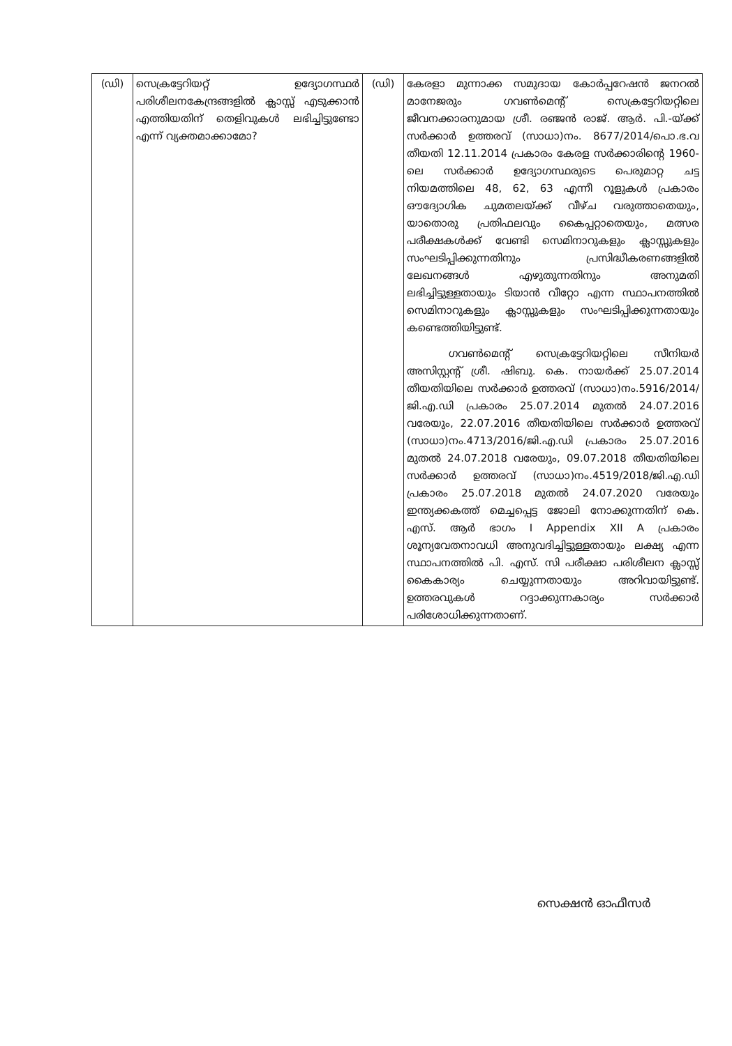| (ഡി) | സെക്രട്ടേറിയറ്റ് ഉദ്യോഗസ്ഥർ പരിശീലനകേന്ദ്രങ്ങളിൽ ക്ലാസ്സ് എടുക്കാൻ എത്തിയതിന് തെളിവുകൾ ലഭിച്ചിട്ടുണ്ടോ എന്ന് വ്യക്തമാക്കാമോ? | (ഡി) | കേരളാ മുന്നാക്ക സമുദായ കോർപ്പറേഷൻ ജനറൽ മാനേജരും ഗവൺമെന്റ് സെക്രട്ടേറിയറ്റിലെ ജീവനക്കാരനുമായ ശ്രീ. രഞ്ജൻ രാജ്. ആർ. പി.-യ്ക്ക് സർക്കാർ ഉത്തരവ് (സാധാ)നം. 8677/2014/പൊ.ഭ.വ തീയതി 12.11.2014 പ്രകാരം കേരള സർക്കാരിന്റെ 1960-ലെ സർക്കാർ ഉദ്യോഗസ്ഥരുടെ പെരുമാറ്റ ചട്ട നിയമത്തിലെ 48, 62, 63 എന്നീ റൂളുകൾ പ്രകാരം ഔദ്യോഗിക ചുമതലയ്ക്ക് വീഴ്ച വരുത്താതെയും, യാതൊരു പ്രതിഫലവും കൈപ്പറ്റാതെയും, മത്സര പരീക്ഷകൾക്ക് വേണ്ടി സെമിനാറുകളും ക്ലാസ്സുകളും സംഘടിപ്പിക്കുന്നതിനും പ്രസിദ്ധീകരണങ്ങളിൽ ലേഖനങ്ങൾ എഴുതുന്നതിനും അനുമതി ലഭിച്ചിട്ടുള്ളതായും ടിയാൻ വീറ്റോ എന്ന സ്ഥാപനത്തിൽ സെമിനാറുകളും ക്ലാസ്സുകളും സംഘടിപ്പിക്കുന്നതായും കണ്ടെത്തിയിട്ടുണ്ട്. ഗവൺമെന്റ് സെക്രട്ടേറിയറ്റിലെ സീനിയർ അസിസ്റ്റന്റ് ശ്രീ. ഷിബു. കെ. നായർക്ക് 25.07.2014 തീയതിയിലെ സർക്കാർ ഉത്തരവ് (സാധാ)നം.5916/2014/ജി.എ.ഡി പ്രകാരം 25.07.2014 മുതൽ 24.07.2016 വരേയും, 22.07.2016 തീയതിയിലെ സർക്കാർ ഉത്തരവ് (സാധാ)നം.4713/2016/ജി.എ.ഡി പ്രകാരം 25.07.2016 മുതൽ 24.07.2018 വരേയും, 09.07.2018 തീയതിയിലെ സർക്കാർ ഉത്തരവ് (സാധാ)നം.4519/2018/ജി.എ.ഡി പ്രകാരം 25.07.2018 മുതൽ 24.07.2020 വരേയും ഇന്ത്യക്കകത്ത് മെച്ചപ്പെട്ട ജോലി നോക്കുന്നതിന് കെ. എസ്. ആർ ഭാഗം I Appendix XII A പ്രകാരം ശൂന്യവേതനാവധി അനുവദിച്ചിട്ടുള്ളതായും ലക്ഷ്യ എന്ന സ്ഥാപനത്തിൽ പി. എസ്. സി പരീക്ഷാ പരിശീലന ക്ലാസ്സ് കൈകാര്യം ചെയ്യുന്നതായും അറിവായിട്ടുണ്ട്. ഉത്തരവുകൾ റദ്ദാക്കുന്നകാര്യം സർക്കാർ പരിശോധിക്കുന്നതാണ്. |
സെക്ഷൻ ഓഫീസർ